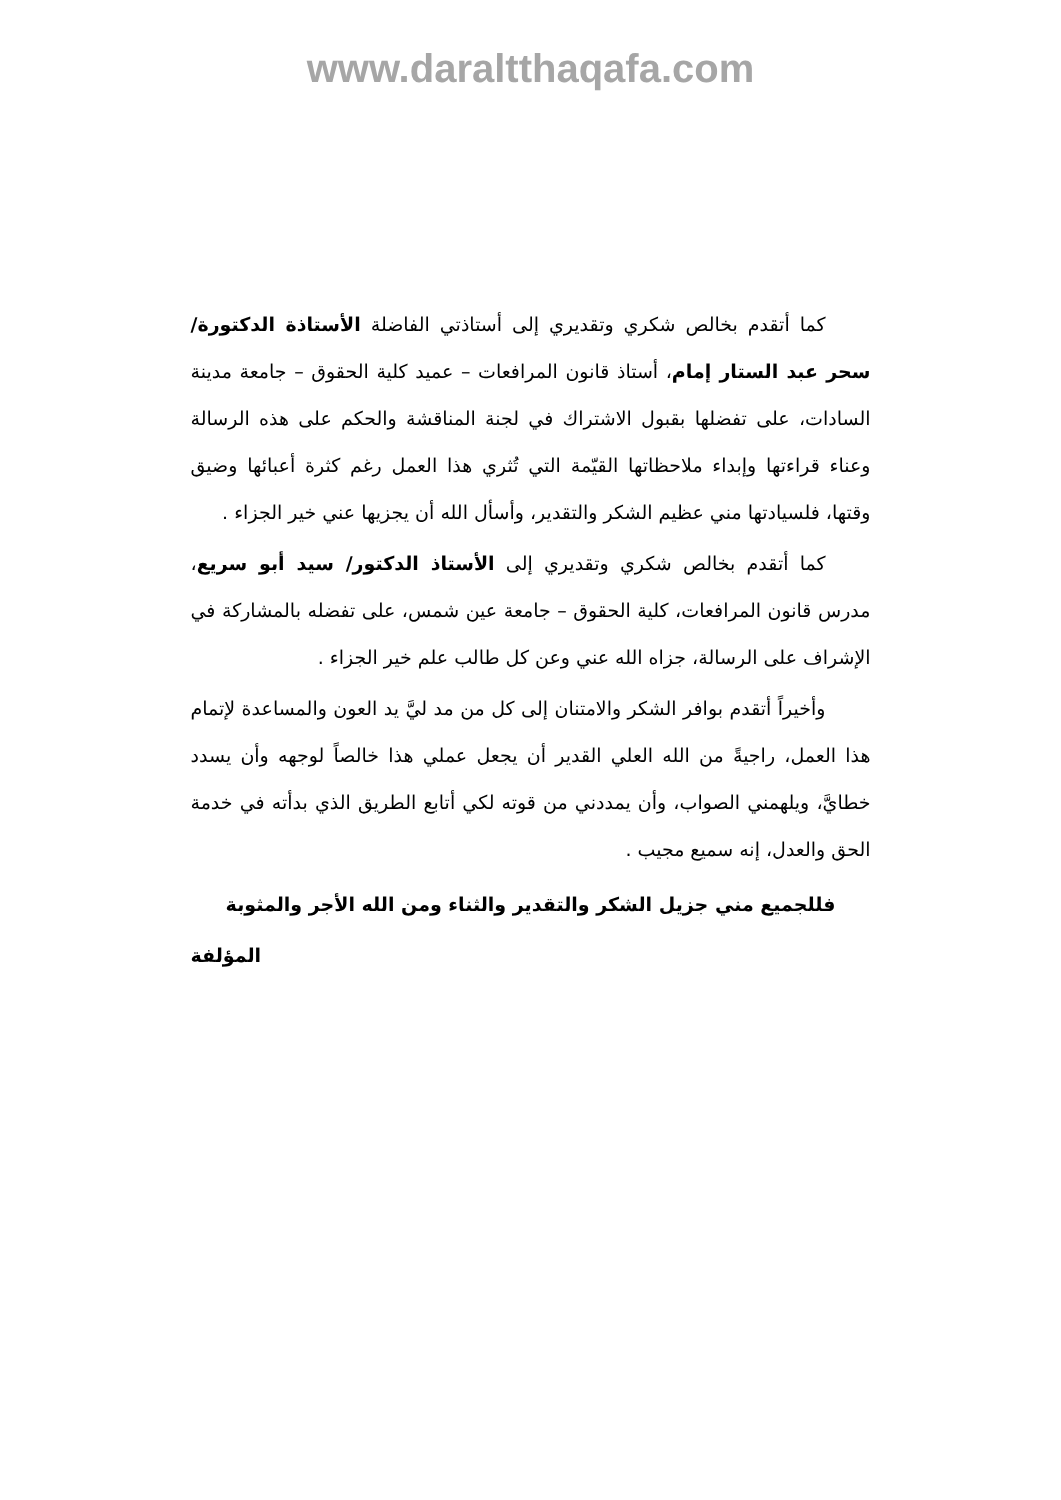www.daraltthaqafa.com
كما أتقدم بخالص شكري وتقديري إلى أستاذتي الفاضلة الأستاذة الدكتورة/ سحر عبد الستار إمام، أستاذ قانون المرافعات – عميد كلية الحقوق – جامعة مدينة السادات، على تفضلها بقبول الاشتراك في لجنة المناقشة والحكم على هذه الرسالة وعناء قراءتها وإبداء ملاحظاتها القيّمة التي تُثري هذا العمل رغم كثرة أعبائها وضيق وقتها، فلسيادتها مني عظيم الشكر والتقدير، وأسأل الله أن يجزيها عني خير الجزاء .
كما أتقدم بخالص شكري وتقديري إلى الأستاذ الدكتور/ سيد أبو سريع، مدرس قانون المرافعات، كلية الحقوق – جامعة عين شمس، على تفضله بالمشاركة في الإشراف على الرسالة، جزاه الله عني وعن كل طالب علم خير الجزاء .
وأخيراً أتقدم بوافر الشكر والامتنان إلى كل من مد ليَّ يد العون والمساعدة لإتمام هذا العمل، راجيةً من الله العلي القدير أن يجعل عملي هذا خالصاً لوجهه وأن يسدد خطايَّ، ويلهمني الصواب، وأن يمددني من قوته لكي أتابع الطريق الذي بدأته في خدمة الحق والعدل، إنه سميع مجيب .
فللجميع مني جزيل الشكر والتقدير والثناء ومن الله الأجر والمثوبة
المؤلفة